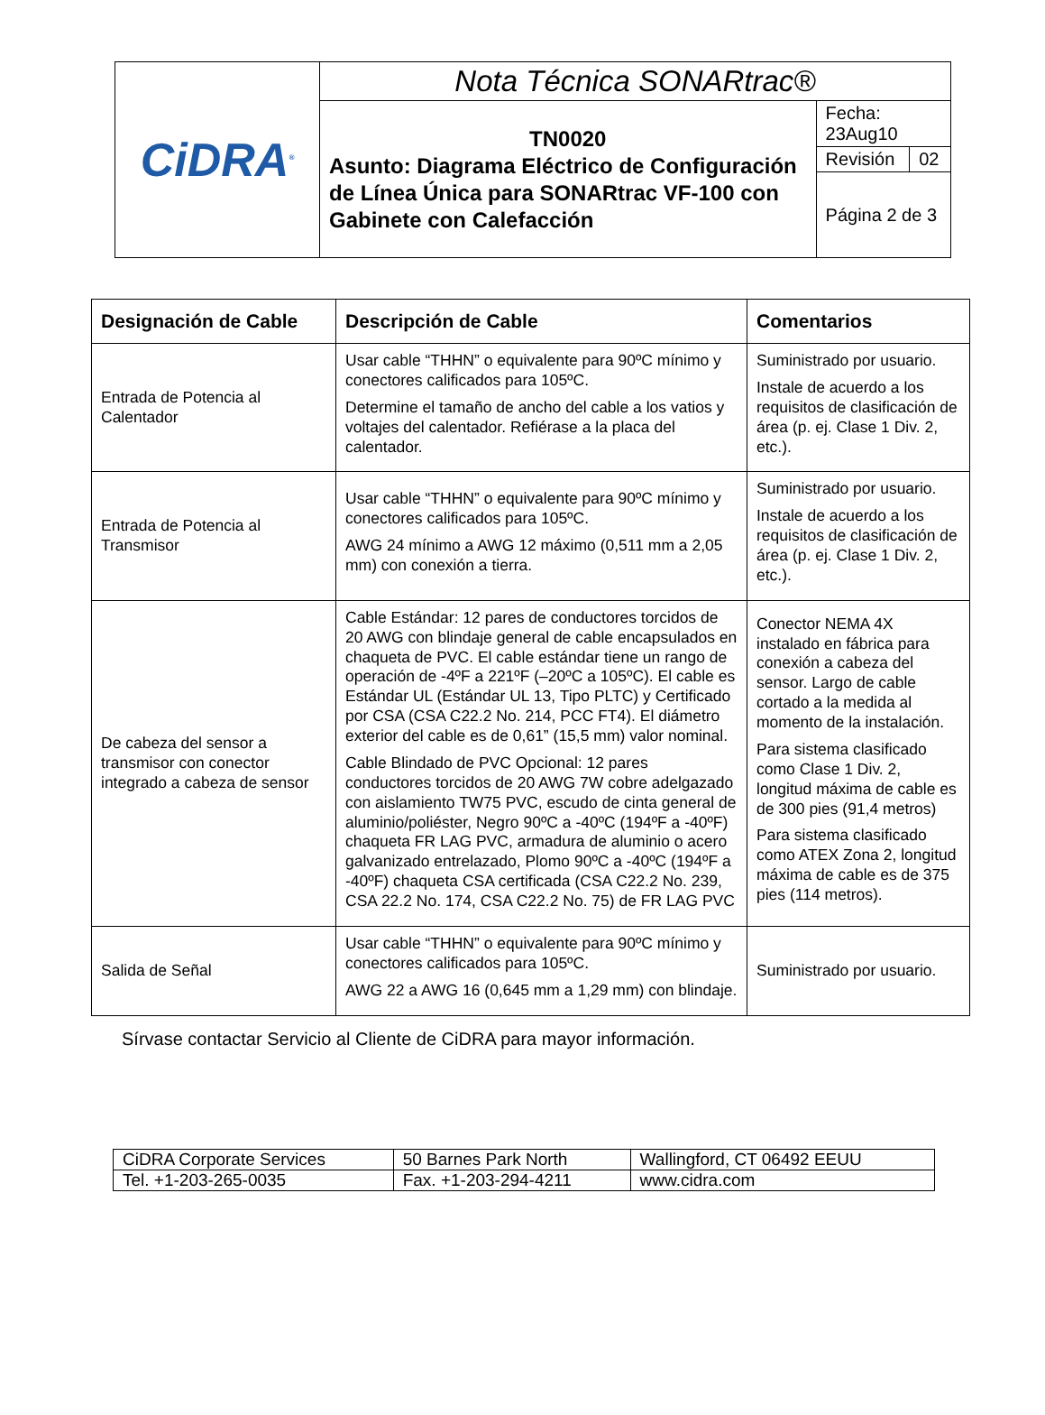| CiDRA<sup>®</sup> | Nota Técnica SONARtrac® | | |
| | TN0020 Asunto: Diagrama Eléctrico de Configuración de Línea Única para SONARtrac VF-100 con Gabinete con Calefacción | Fecha: 23Aug10 | |
| | | Revisión | 02 |
| | | Página 2 de 3 | |
| Designación de Cable | Descripción de Cable | Comentarios |
| --- | --- | --- |
| Entrada de Potencia al Calentador | Usar cable “THHN” o equivalente para 90ºC mínimo y conectores calificados para 105ºC. Determine el tamaño de ancho del cable a los vatios y voltajes del calentador. Refiérase a la placa del calentador. | Suministrado por usuario. Instale de acuerdo a los requisitos de clasificación de área (p. ej. Clase 1 Div. 2, etc.). |
| Entrada de Potencia al Transmisor | Usar cable “THHN” o equivalente para 90ºC mínimo y conectores calificados para 105ºC. AWG 24 mínimo a AWG 12 máximo (0,511 mm a 2,05 mm) con conexión a tierra. | Suministrado por usuario. Instale de acuerdo a los requisitos de clasificación de área (p. ej. Clase 1 Div. 2, etc.). |
| De cabeza del sensor a transmisor con conector integrado a cabeza de sensor | Cable Estándar: 12 pares de conductores torcidos de 20 AWG con blindaje general de cable encapsulados en chaqueta de PVC. El cable estándar tiene un rango de operación de -4ºF a 221ºF (–20ºC a 105ºC). El cable es Estándar UL (Estándar UL 13, Tipo PLTC) y Certificado por CSA (CSA C22.2 No. 214, PCC FT4). El diámetro exterior del cable es de 0,61” (15,5 mm) valor nominal. Cable Blindado de PVC Opcional: 12 pares conductores torcidos de 20 AWG 7W cobre adelgazado con aislamiento TW75 PVC, escudo de cinta general de aluminio/poliéster, Negro 90ºC a -40ºC (194ºF a -40ºF) chaqueta FR LAG PVC, armadura de aluminio o acero galvanizado entrelazado, Plomo 90ºC a -40ºC (194ºF a -40ºF) chaqueta CSA certificada (CSA C22.2 No. 239, CSA 22.2 No. 174, CSA C22.2 No. 75) de FR LAG PVC | Conector NEMA 4X instalado en fábrica para conexión a cabeza del sensor. Largo de cable cortado a la medida al momento de la instalación. Para sistema clasificado como Clase 1 Div. 2, longitud máxima de cable es de 300 pies (91,4 metros) Para sistema clasificado como ATEX Zona 2, longitud máxima de cable es de 375 pies (114 metros). |
| Salida de Señal | Usar cable “THHN” o equivalente para 90ºC mínimo y conectores calificados para 105ºC. AWG 22 a AWG 16 (0,645 mm a 1,29 mm) con blindaje. | Suministrado por usuario. |
Sírvase contactar Servicio al Cliente de CiDRA para mayor información.
| CiDRA Corporate Services | 50 Barnes Park North | Wallingford, CT 06492 EEUU |
| Tel. +1-203-265-0035 | Fax. +1-203-294-4211 | www.cidra.com |